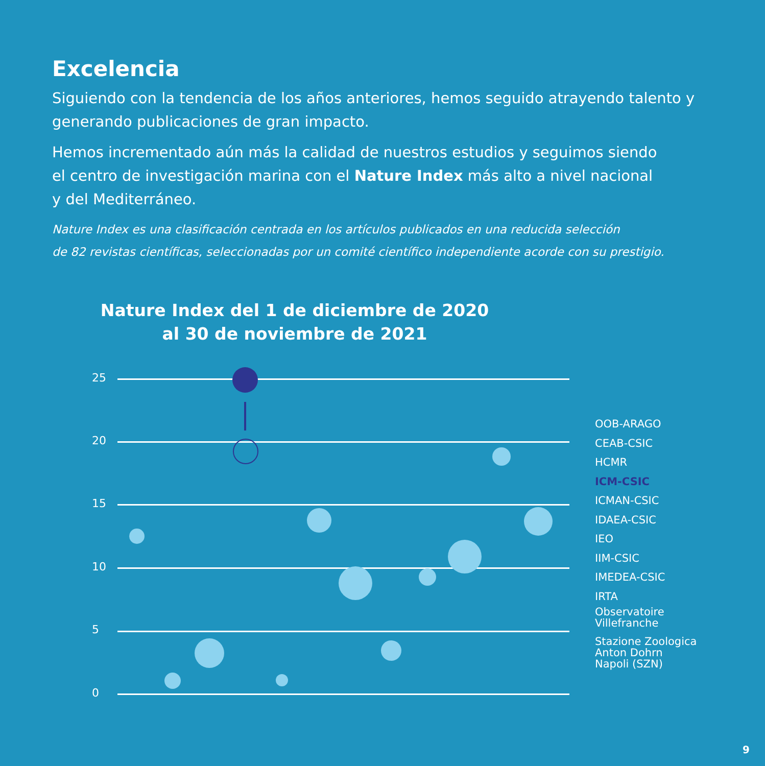Excelencia
Siguiendo con la tendencia de los años anteriores, hemos seguido atrayendo talento y generando publicaciones de gran impacto.
Hemos incrementado aún más la calidad de nuestros estudios y seguimos siendo
el centro de investigación marina con el Nature Index más alto a nivel nacional
y del Mediterráneo.
Nature Index es una clasificación centrada en los artículos publicados en una reducida selección
de 82 revistas científicas, seleccionadas por un comité científico independiente acorde con su prestigio.
Nature Index del 1 de diciembre de 2020
al 30 de noviembre de 2021
25
20
15
10
5
0
OOB-ARAGO
CEAB-CSIC
HCMR
ICM-CSIC
ICMAN-CSIC
IDAEA-CSIC
IEO
IIM-CSIC
IMEDEA-CSIC
IRTA
Observatoire
Villefranche
Stazione Zoologica
Anton Dohrn
Napoli (SZN)
9